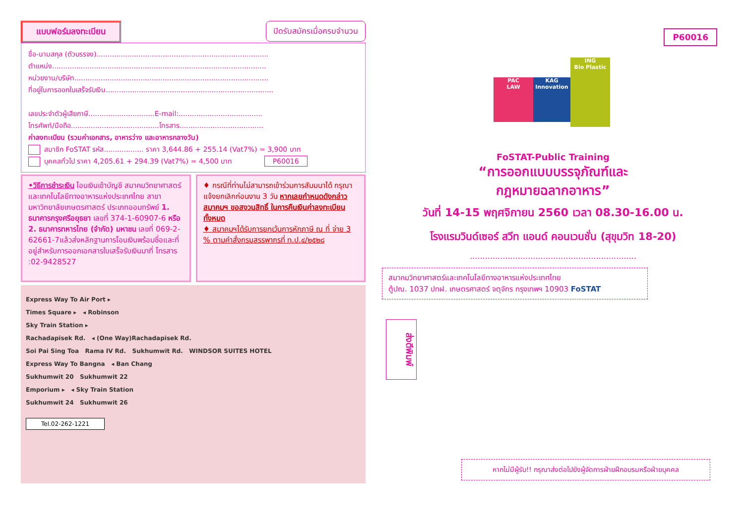P60016
แบบฟอร์มลงทะเบียน ปิดรับสมัครเมื่อครบจำนวน
ชื่อ-นามสกุล (ตัวบรรจง)..............................................................................
ตำแหน่ง.................................................................................................
หน่วยงาน/บริษัท........................................................................................
ที่อยู่ในการออกใบเสร็จรับเงิน............................................................................
เลขประจำตัวผู้เสียภาษี..............................E-mail:......................................
โทรศัพท์/มือถือ........................................โทรสาร......................................
ค่าลงทะเบียน (รวมค่าเอกสาร, อาหารว่าง และอาหารกลางวัน)
สมาชิก FoSTAT รหัส.................. ราคา 3,644.86 + 255.14 (Vat7%) = 3,900 บาท
บุคคลทั่วไป ราคา 4,205.61 + 294.39 (Vat7%) = 4,500 บาท P60016
•วิธีการชำระเงิน โอนเงินเข้าบัญชี สมาคมวิทยาศาสตร์และเทคโนโลยีทางอาหารแห่งประเทศไทย สาขามหาวิทยาลัยเกษตรศาสตร์ ประเภทออมทรัพย์ 1. ธนาคารกรุงศรีอยุธยา เลขที่ 374-1-60907-6 หรือ 2. ธนาคารทหารไทย (จำกัด) มหาชน เลขที่ 069-2-62661-7แล้วส่งหลักฐานการโอนเงินพร้อมชื่อและที่อยู่สำหรับการออกเอกสารใบเสร็จรับเงินมาที่ โทรสาร :02-9428527
♦ กรณีที่ท่านไม่สามารถเข้าร่วมการสัมมนาได้ กรุณาแจ้งยกเลิกก่อนงาน 3 วัน หากเลยกำหนดดังกล่าว สมาคมฯ ขอสงวนสิทธิ์ ในการคืนเงินค่าลงทะเบียนทั้งหมด
♦ สมาคมฯได้รับการยกเว้นการหักภาษี ณ ที่ จ่าย 3 % ตามคำสั่งกรมสรรพากรที่ ท.ป.๔/๒๕๒๘
Express Way To Air Port ▸
Times Square ▸ ◂ Robinson
Sky Train Station ▸
Rachadapisek Rd. ◂ (One Way)Rachadapisek Rd.
Soi Pai Sing Toa Rama IV Rd. Sukhumwit Rd. WINDSOR SUITES HOTEL
Express Way To Bangna ◂ Ban Chang
Sukhumwit 20 Sukhumwit 22
Emporium ▸ ◂ Sky Train Station
Sukhumwit 24 Sukhumwit 26
Tel.02-262-1221
PAC
LAW
KAG
Innovation
ING
Bio Plastic
FoSTAT-Public Training
“การออกแบบบรรจุภัณฑ์และ
กฎหมายฉลากอาหาร”
วันที่ 14-15 พฤศจิกายน 2560 เวลา 08.30-16.00 น.
โรงแรมวินด์เซอร์ สวีท แอนด์ คอนเวนชั่น (สุขุมวิท 18-20)
..................................................................
สมาคมวิทยาศาสตร์และเทคโนโลยีทางอาหารแห่งประเทศไทย
ตู้ปณ. 1037 ปทฝ. เกษตรศาสตร์ จตุจักร กรุงเทพฯ 10903 FoSTAT
ส่งตีพิมพ์
หากไม่มีผู้รับ!! กรุณาส่งต่อไปยังผู้จัดการฝ่ายฝึกอบรมหรือฝ่ายบุคคล